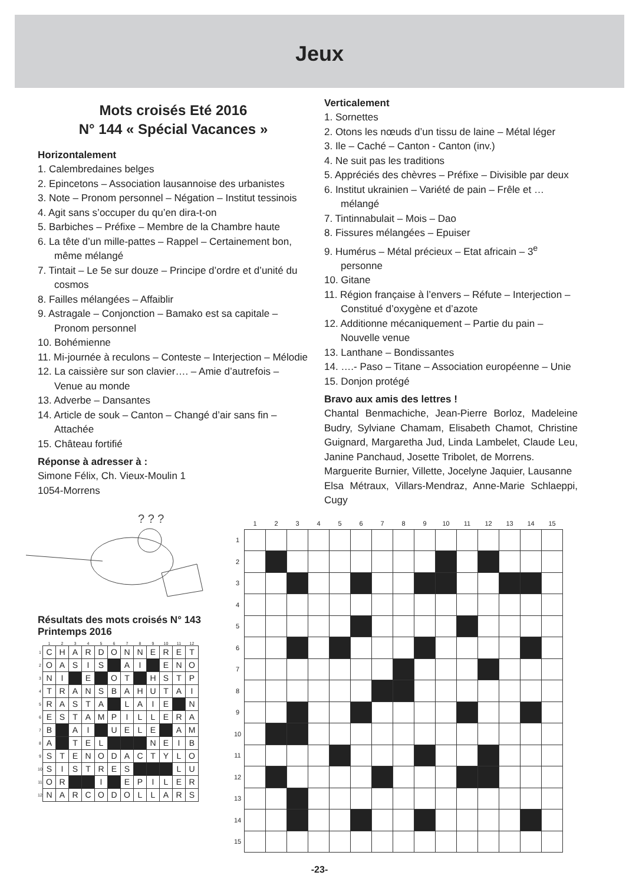Jeux
Mots croisés Eté 2016
N° 144 « Spécial Vacances »
Horizontalement
1. Calembredaines belges
2. Epincetons – Association lausannoise des urbanistes
3. Note – Pronom personnel – Négation – Institut tessinois
4. Agit sans s’occuper du qu’en dira-t-on
5. Barbiches – Préfixe – Membre de la Chambre haute
6. La tête d’un mille-pattes – Rappel – Certainement bon, même mélangé
7. Tintait – Le 5e sur douze – Principe d’ordre et d’unité du cosmos
8. Failles mélangées – Affaiblir
9. Astragale – Conjonction – Bamako est sa capitale – Pronom personnel
10. Bohémienne
11. Mi-journée à reculons – Conteste – Interjection – Mélodie
12. La caissière sur son clavier…. – Amie d’autrefois – Venue au monde
13. Adverbe – Dansantes
14. Article de souk – Canton – Changé d’air sans fin – Attachée
15. Château fortifié
Réponse à adresser à :
Simone Félix, Ch. Vieux-Moulin 1
1054-Morrens
Verticalement
1. Sornettes
2. Otons les nœuds d’un tissu de laine – Métal léger
3. Ile – Caché – Canton - Canton (inv.)
4. Ne suit pas les traditions
5. Appréciés des chèvres – Préfixe – Divisible par deux
6. Institut ukrainien – Variété de pain – Frêle et …mélangé
7. Tintinnabulait – Mois – Dao
8. Fissures mélangées – Epuiser
9. Humérus – Métal précieux – Etat africain – 3<sup>e</sup> personne
10. Gitane
11. Région française à l’envers – Réfute – Interjection – Constitué d’oxygène et d’azote
12. Additionne mécaniquement – Partie du pain – Nouvelle venue
13. Lanthane – Bondissantes
14. ….- Paso – Titane – Association européenne – Unie
15. Donjon protégé
Bravo aux amis des lettres !
Chantal Benmachiche, Jean-Pierre Borloz, Madeleine Budry, Sylviane Chamam, Elisabeth Chamot, Christine Guignard, Margaretha Jud, Linda Lambelet, Claude Leu, Janine Panchaud, Josette Tribolet, de Morrens.
Marguerite Burnier, Villette, Jocelyne Jaquier, Lausanne
Elsa Métraux, Villars-Mendraz, Anne-Marie Schlaeppi, Cugy
? ? ?
Résultats des mots croisés N° 143
Printemps 2016
| | 1 | 2 | 3 | 4 | 5 | 6 | 7 | 8 | 9 | 10 | 11 | 12 |
| --- | --- | --- | --- | --- | --- | --- | --- | --- | --- | --- | --- | --- |
| 1 | C | H | A | R | D | O | N | N | E | R | E | T |
| 2 | O | A | S | I | S | | A | I | | E | N | O |
| 3 | N | I | | E | | O | T | | H | S | T | P |
| 4 | T | R | A | N | S | B | A | H | U | T | A | I |
| 5 | R | A | S | T | A | | L | A | I | E | | N |
| 6 | E | S | T | A | M | P | I | L | L | E | R | A |
| 7 | B | | A | I | | U | E | L | E | | A | M |
| 8 | A | | T | E | L | | | | N | E | I | B |
| 9 | S | T | E | N | O | D | A | C | T | Y | L | O |
| 10 | S | I | S | T | R | E | S | | | | L | U |
| 11 | O | R | | | I | | E | P | I | L | E | R |
| 12 | N | A | R | C | O | D | O | L | L | A | R | S |
| | 1 | 2 | 3 | 4 | 5 | 6 | 7 | 8 | 9 | 10 | 11 | 12 | 13 | 14 | 15 |
| --- | --- | --- | --- | --- | --- | --- | --- | --- | --- | --- | --- | --- | --- | --- | --- |
| 1 | | | | | | | | | | | | | | | |
| 2 | | | | | | | | | | | | | | | |
| 3 | | | | | | | | | | | | | | | |
| 4 | | | | | | | | | | | | | | | |
| 5 | | | | | | | | | | | | | | | |
| 6 | | | | | | | | | | | | | | | |
| 7 | | | | | | | | | | | | | | | |
| 8 | | | | | | | | | | | | | | | |
| 9 | | | | | | | | | | | | | | | |
| 10 | | | | | | | | | | | | | | | |
| 11 | | | | | | | | | | | | | | | |
| 12 | | | | | | | | | | | | | | | |
| 13 | | | | | | | | | | | | | | | |
| 14 | | | | | | | | | | | | | | | |
| 15 | | | | | | | | | | | | | | | |
-23-